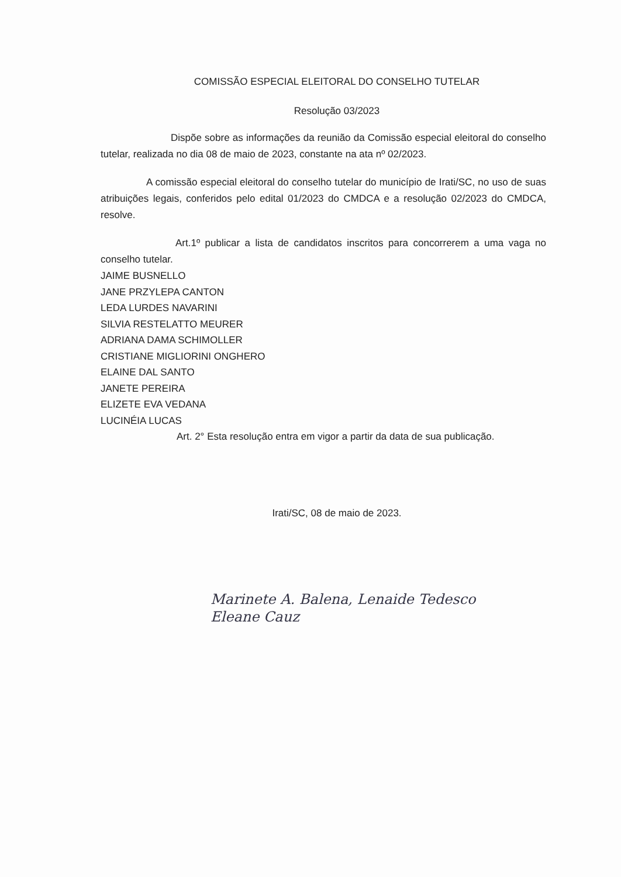COMISSÃO ESPECIAL ELEITORAL DO CONSELHO TUTELAR
Resolução 03/2023
Dispõe sobre as informações da reunião da Comissão especial eleitoral do conselho tutelar, realizada no dia 08 de maio de 2023, constante na ata nº 02/2023.
A comissão especial eleitoral do conselho tutelar do município de Irati/SC, no uso de suas atribuições legais, conferidos pelo edital 01/2023 do CMDCA e a resolução 02/2023 do CMDCA, resolve.
Art.1º publicar a lista de candidatos inscritos para concorrerem a uma vaga no conselho tutelar.
JAIME BUSNELLO
JANE PRZYLEPA CANTON
LEDA LURDES NAVARINI
SILVIA RESTELATTO MEURER
ADRIANA DAMA SCHIMOLLER
CRISTIANE MIGLIORINI ONGHERO
ELAINE DAL SANTO
JANETE PEREIRA
ELIZETE EVA VEDANA
LUCINÉIA LUCAS
Art. 2° Esta resolução entra em vigor a partir da data de sua publicação.
Irati/SC, 08 de maio de 2023.
Marinete A. Balena, Lenaide Tedesco
Eleane Cauz